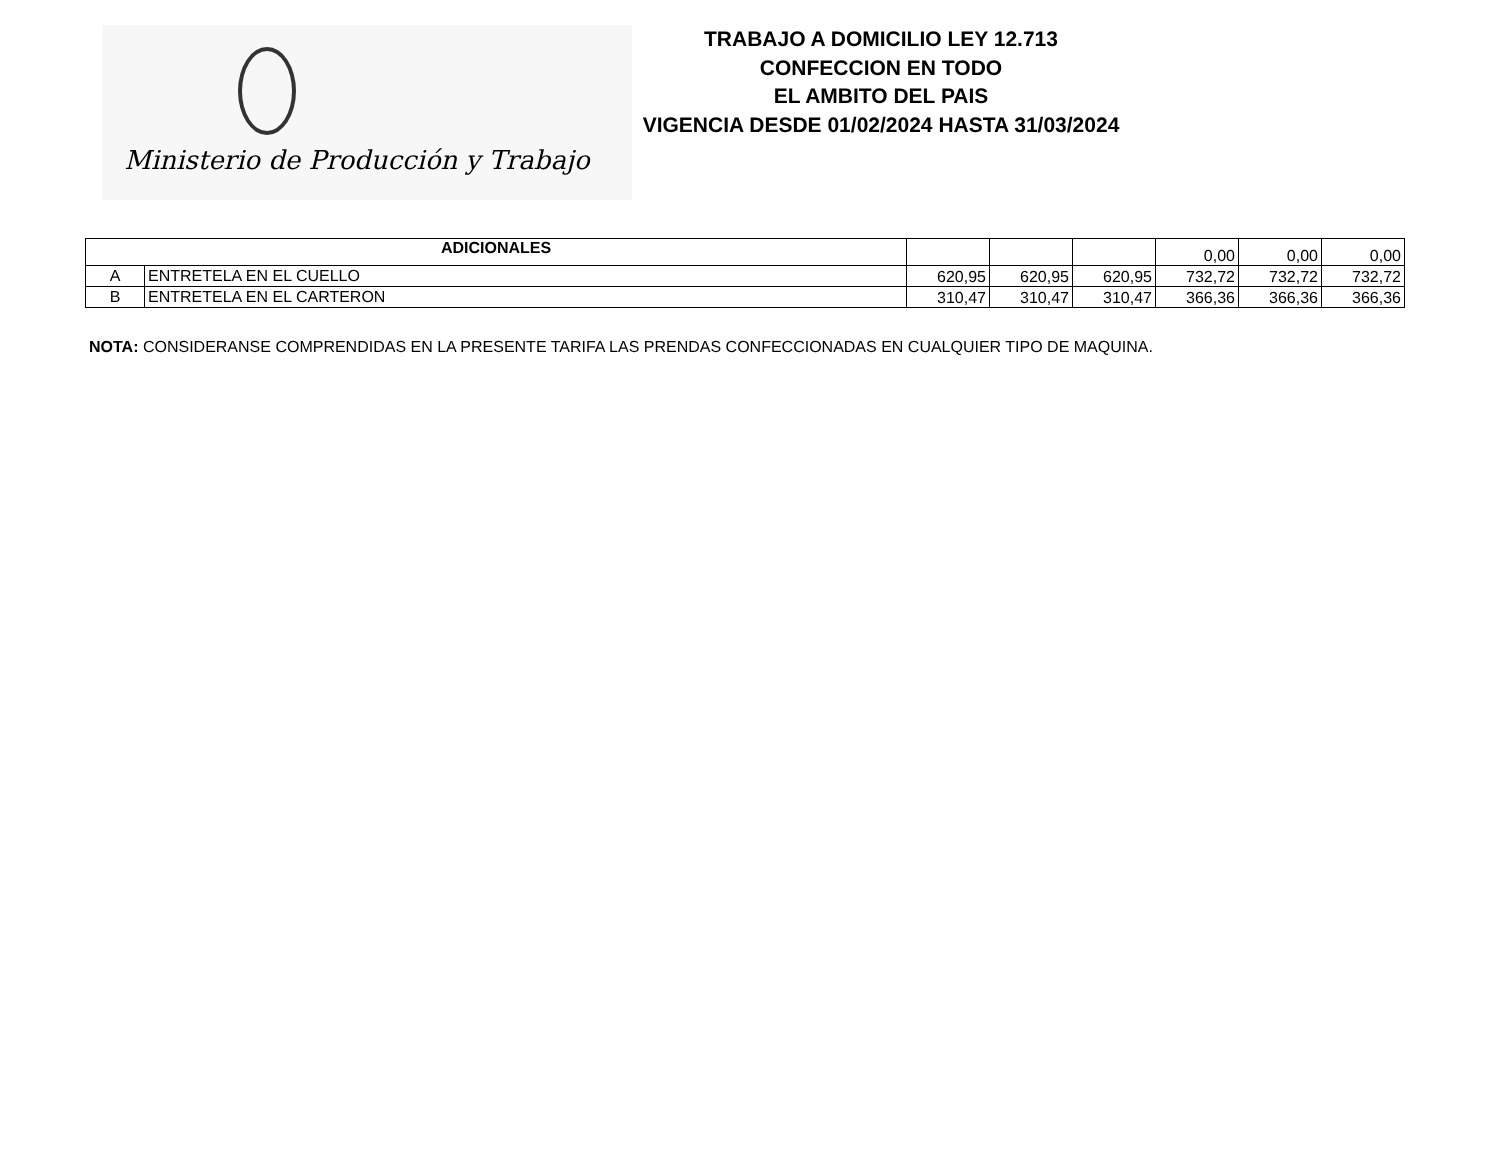Ministerio de Producción y Trabajo
TRABAJO A DOMICILIO LEY 12.713
CONFECCION EN TODO
EL AMBITO DEL PAIS
VIGENCIA DESDE 01/02/2024 HASTA 31/03/2024
| ADICIONALES | | | | | 0,00 | 0,00 | 0,00 |
| A | ENTRETELA EN EL CUELLO | 620,95 | 620,95 | 620,95 | 732,72 | 732,72 | 732,72 |
| B | ENTRETELA EN EL CARTERON | 310,47 | 310,47 | 310,47 | 366,36 | 366,36 | 366,36 |
NOTA: CONSIDERANSE COMPRENDIDAS EN LA PRESENTE TARIFA LAS PRENDAS CONFECCIONADAS EN CUALQUIER TIPO DE MAQUINA.